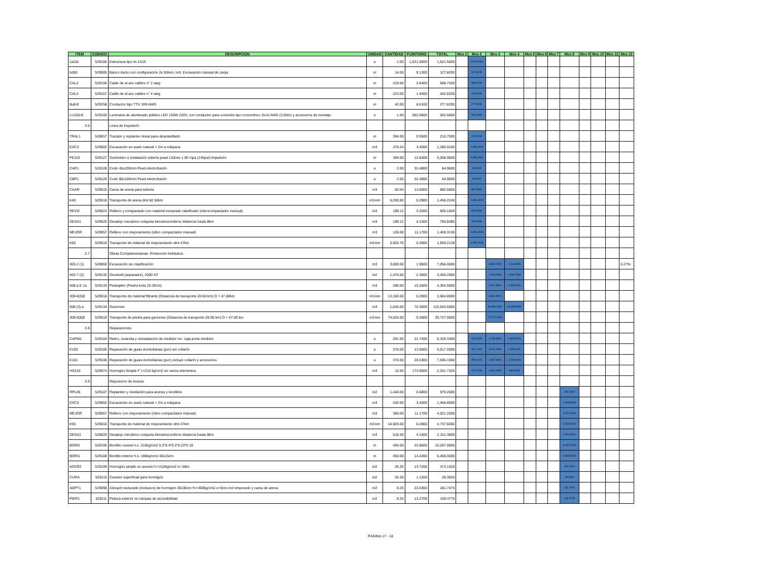| ITEM | CODIGO | DESCRIPCION | UNIDAD | CANTIDAD | P.UNITARIO | TOTAL | Mes 1 | Mes 2 | Mes 3 | Mes 4 | Mes 5 | Mes 6 | Mes 7 | Mes 8 | Mes 9 | Mes 10 | Mes 11 | Mes 12 |
| --- | --- | --- | --- | --- | --- | --- | --- | --- | --- | --- | --- | --- | --- | --- | --- | --- | --- | --- |
| 1a15t | 529155 | Estructura tipo trt-1A15 | u | 1.00 | 1,621.5000 | 1,621.5000 | | 1,621.5000 | | | | | | | | | | |
| bd50 | 529005 | Banco ducto con configuración 2x 50mm, incl. Excavación manual de zanja | m | 14.00 | 9.1300 | 127.8200 | | 127.8200 | | | | | | | | | | |
| CAL2 | 529156 | Cable de al asc calibre n° 2 awg | m | 223.00 | 2.6400 | 588.7200 | | 588.7200 | | | | | | | | | | |
| CAL4 | 529157 | Cable de al asc calibre n° 4 awg | m | 223.00 | 1.9400 | 432.6200 | | 432.6200 | | | | | | | | | | |
| ttu8-E | 529158 | Conductor tipo TTU 3#8 AWG | m | 42.00 | 6.6100 | 277.6200 | | 277.6200 | | | | | | | | | | |
| LU150-E | 529160 | Luminaria de alumbrado público LED 150W 220V, con conductor para conexión tipo concentrico 3x10 AWG (3.00m) y accesorios de montaje | u | 1.00 | 562.6600 | 562.6600 | | 562.6600 | | | | | | | | | | |
| 3.6 | | Linea de impulsión | | | | | | | | | | | | | | | | |
| TRAL1 | 528657 | Trazado y replanteo lineal para alcantarillado | m | 394.00 | 0.5500 | 216.7000 | | 216.7000 | | | | | | | | | | |
| EXC3 | 529002 | Excavación en suelo natural < 2m a máquina | m3 | 378.24 | 3.4000 | 1,286.0160 | | 1,286.0160 | | | | | | | | | | |
| PE110 | 529127 | Suministro e instalación tubería pead 110mm 1.00 mpa (145psi)-Impulsión | m | 394.00 | 12.8400 | 5,058.9600 | | 5,058.9600 | | | | | | | | | | |
| CAP1 | 529128 | Codo 45x100mm Pead electrofusión | u | 2.00 | 32.4800 | 64.9600 | | 64.9600 | | | | | | | | | | |
| CBP1 | 529129 | Codo 90x100mm Pead electrofusión | u | 2.00 | 32.4800 | 64.9600 | | 64.9600 | | | | | | | | | | |
| CAAR | 529015 | Cama de arena para tuberia | m3 | 63.04 | 14.0000 | 882.5600 | | 882.5600 | | | | | | | | | | |
| tr40 | 529016 | Transporte de arena dmt 82.50km | m3-km | 5,200.80 | 0.2800 | 1,456.2240 | | 1,456.2240 | | | | | | | | | | |
| REVI2 | 529024 | Relleno y compactado con material excavado clasificado (vibrocompactador manual) | m3 | 189.12 | 3.2000 | 605.1840 | | 605.1840 | | | | | | | | | | |
| DESA1 | 529026 | Desalojo mecánico volqueta tierra/escombros distancia hasta 8km | m3 | 189.12 | 4.1500 | 784.8480 | | 784.8480 | | | | | | | | | | |
| MEJOR | 529057 | Relleno con mejoramiento (vibro compactador manual) | m3 | 126.08 | 11.1700 | 1,408.3136 | | 1,408.3136 | | | | | | | | | | |
| tr55 | 529016 | Transporte de material de mejoramiento dmt 47km | m3-km | 5,925.76 | 0.2800 | 1,659.2128 | | 1,659.2128 | | | | | | | | | | |
| 3.7 | | Obras Complementarias- Protección hidráulica | | | | | | | | | | | | | | | | |
| 303-2 (1) | 529060 | Excavación sin clasificación | m3 | 3,600.00 | 1.9600 | 7,056.0000 | | | 4,939.2000 | 2,116.8000 | | | | | | | | 6.27% |
| 402-7 (2) | 529132 | Geotextil (separador), 2000 NT | m2 | 1,470.00 | 2.3600 | 3,469.2000 | | | 2,428.4400 | 1,040.7600 | | | | | | | | |
| 508.a E 1a | 529133 | Pedraplen (Piedra bola 25-30cm) | m3 | 280.00 | 15.5500 | 4,354.0000 | | | 3,047.8000 | 1,306.2000 | | | | | | | | |
| 309-6(5)E | 529016 | Transporte de material filtrante (Distancia de transporte 20-50 km) D = 47.00km | m3-km | 13,160.00 | 0.2800 | 3,684.8000 | | | 3,684.8000 | | | | | | | | | |
| 508 (3) a | 529134 | Gaviones | m3 | 1,645.00 | 70.3000 | 115,643.5000 | | | 80,950.4500 | 34,693.0500 | | | | | | | | |
| 309-6(8)E | 529016 | Transporte de piedra para gaviones (Distancia de transporte 20-50 km) D = 47.00 km | m3-km | 74,025.00 | 0.2800 | 20,727.0000 | | | 20,727.0000 | | | | | | | | | |
| 3.8 | | Reparaciones | | | | | | | | | | | | | | | | |
| CAPM1 | 529104 | Retiro, custodia y reinstalación de medidor inc. caja porta medidor | u | 291.00 | 21.7400 | 6,326.3400 | | 632.6340 | 3,795.8040 | 1,897.9020 | | | | | | | | |
| E100 | 529105 | Reparación de guias domiciliarias (pvc) sin collarín | u | 370.00 | 13.5600 | 5,017.2000 | | 501.7200 | 3,010.3200 | 1,505.1600 | | | | | | | | |
| E101 | 529106 | Reparación de guias domiciliarias (pvc) incluye collarín y accesorios | u | 370.00 | 20.5300 | 7,596.1000 | | 759.6100 | 4,557.6600 | 2,278.8300 | | | | | | | | |
| HS210 | 529074 | Hormigón Simple F´c=210 kg/cm2 en varios elementos | m3 | 12.65 | 174.0500 | 2,201.7325 | | 220.1733 | 1,321.0395 | 660.5198 | | | | | | | | |
| 3.9 | | Reposicion de Aceras | | | | | | | | | | | | | | | | |
| RPL05 | 529107 | Replanteo y nivelación para aceras y bordillos | m2 | 1,440.00 | 0.6800 | 979.2000 | | | | | | | | 979.2000 | | | | |
| EXC3 | 529002 | Excavación en suelo natural < 2m a máquina | m3 | 432.00 | 3.4000 | 1,468.8000 | | | | | | | | 1,468.8000 | | | | |
| MEJOR | 529057 | Relleno con mejoramiento (vibro compactador manual) | m3 | 360.00 | 11.1700 | 4,021.2000 | | | | | | | | 4,021.2000 | | | | |
| tr55 | 529016 | Transporte de material de mejoramiento dmt 47km | m3-km | 16,920.00 | 0.2800 | 4,737.6000 | | | | | | | | 4,737.6000 | | | | |
| DESA1 | 529026 | Desalojo mecánico volqueta tierra/escombros distancia hasta 8km | m3 | 518.40 | 4.1500 | 2,151.3600 | | | | | | | | 2,151.3600 | | | | |
| BORD | 528195 | Bordillo cuneta h.s. 210kg/cm2 0.2*0.4*0.2*0.22*0.18 | m | 450.00 | 22.8600 | 10,287.0000 | | | | | | | | 10,287.0000 | | | | |
| BORI1 | 529108 | Bordillo interior h.s. 180kg/cm2 40x15cm | m | 450.00 | 14.2400 | 6,408.0000 | | | | | | | | 6,408.0000 | | | | |
| ACER2 | 529109 | Hormigón simple en aceras f'c=210kg/cm2 e=.08m | m2 | 25.35 | 14.7200 | 373.1520 | | | | | | | | 373.1520 | | | | |
| CURA | 529110 | Curador superficial para hormigón | m2 | 25.35 | 1.1200 | 28.3920 | | | | | | | | 28.3920 | | | | |
| ADPT1 | 529090 | Adoquín texturado (inclusivo) de hormigón 30x30cm f'c=400kg/cm2 e=6cm incl emporado y cama de arena | m2 | 8.25 | 22.0300 | 181.7475 | | | | | | | | 181.7475 | | | | |
| PIER1 | 529111 | Pintura exterior en rampas de accesibilidad | m2 | 8.25 | 13.2700 | 109.4775 | | | | | | | | 109.4775 | | | | |
PÁGINA 17 - 18